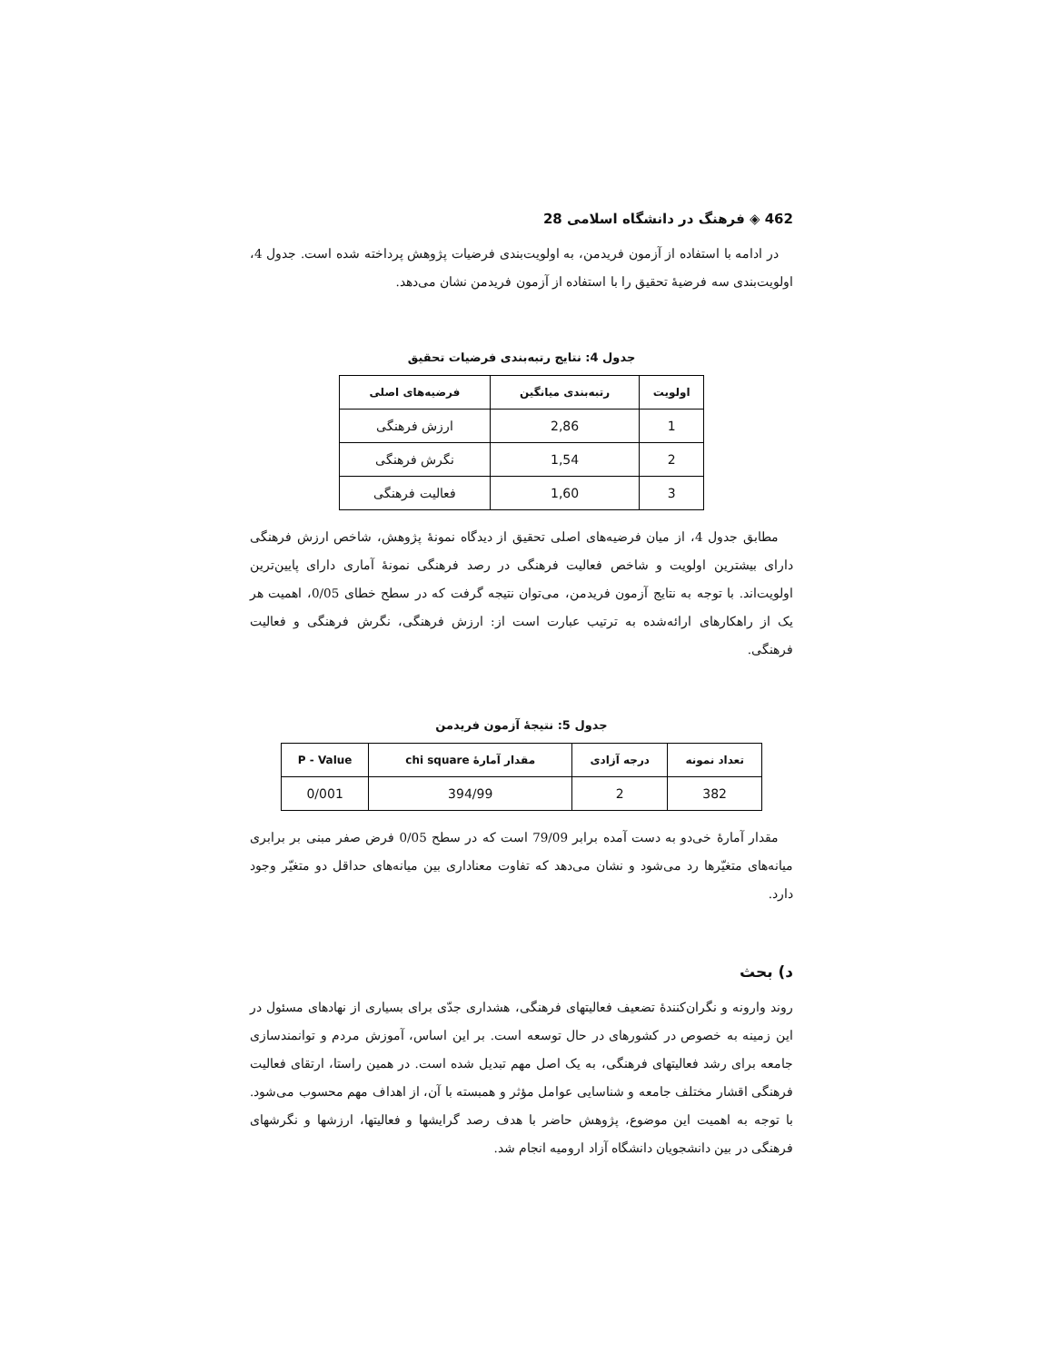462 ◈ فرهنگ در دانشگاه اسلامی 28
در ادامه با استفاده از آزمون فریدمن، به اولویت‌بندی فرضیات پژوهش پرداخته شده است. جدول 4، اولویت‌بندی سه فرضیهٔ تحقیق را با استفاده از آزمون فریدمن نشان می‌دهد.
جدول 4: نتایج رتبه‌بندی فرضیات تحقیق
| اولویت | رتبه‌بندی میانگین | فرضیه‌های اصلی |
| --- | --- | --- |
| 1 | 2,86 | ارزش فرهنگی |
| 2 | 1,54 | نگرش فرهنگی |
| 3 | 1,60 | فعالیت فرهنگی |
مطابق جدول 4، از میان فرضیه‌های اصلی تحقیق از دیدگاه نمونهٔ پژوهش، شاخص ارزش فرهنگی دارای بیشترین اولویت و شاخص فعالیت فرهنگی در رصد فرهنگی نمونهٔ آماری دارای پایین‌ترین اولویت‌اند. با توجه به نتایج آزمون فریدمن، می‌توان نتیجه گرفت که در سطح خطای 0/05، اهمیت هر یک از راهکارهای ارائه‌شده به ترتیب عبارت است از: ارزش فرهنگی، نگرش فرهنگی و فعالیت فرهنگی.
جدول 5: نتیجهٔ آزمون فریدمن
| تعداد نمونه | درجه آزادی | مقدار آمارهٔ chi square | P - Value |
| --- | --- | --- | --- |
| 382 | 2 | 394/99 | 0/001 |
مقدار آمارهٔ خی‌دو به دست آمده برابر 79/09 است که در سطح 0/05 فرض صفر مبنی بر برابری میانه‌های متغیّرها رد می‌شود و نشان می‌دهد که تفاوت معناداری بین میانه‌های حداقل دو متغیّر وجود دارد.
د) بحث
روند وارونه و نگران‌کنندهٔ تضعیف فعالیتهای فرهنگی، هشداری جدّی برای بسیاری از نهادهای مسئول در این زمینه به خصوص در کشورهای در حال توسعه است. بر این اساس، آموزش مردم و توانمندسازی جامعه برای رشد فعالیتهای فرهنگی، به یک اصل مهم تبدیل شده است. در همین راستا، ارتقای فعالیت فرهنگی اقشار مختلف جامعه و شناسایی عوامل مؤثر و همبسته با آن، از اهداف مهم محسوب می‌شود. با توجه به اهمیت این موضوع، پژوهش حاضر با هدف رصد گرایشها و فعالیتها، ارزشها و نگرشهای فرهنگی در بین دانشجویان دانشگاه آزاد ارومیه انجام شد.